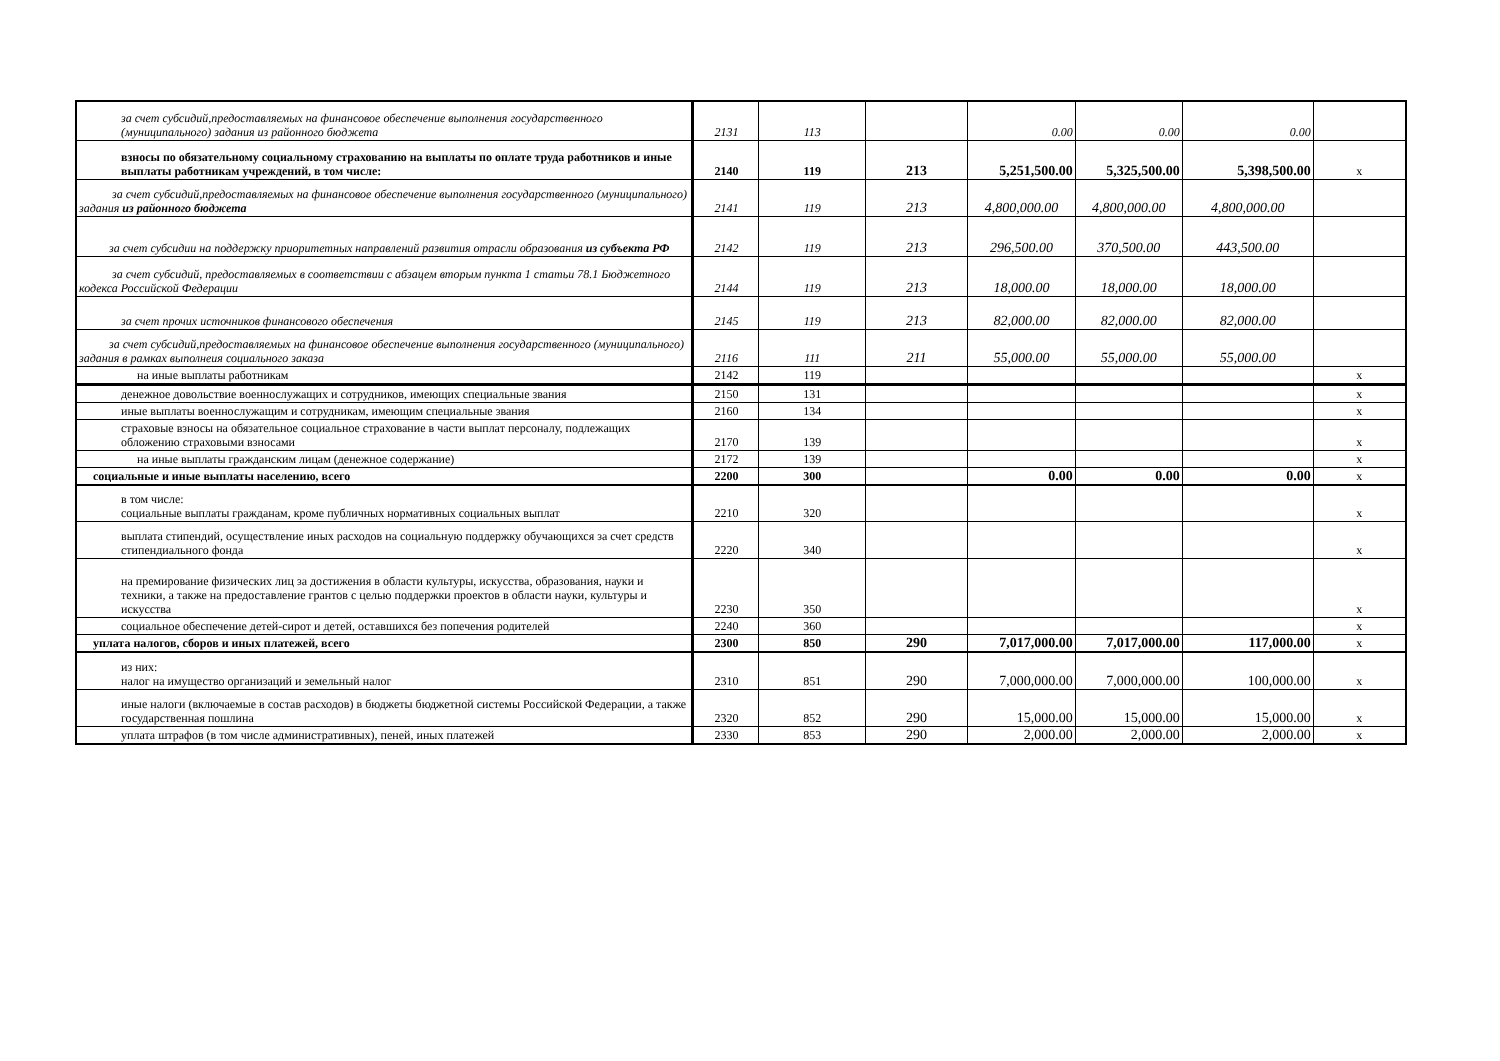| за счет субсидий,предоставляемых на финансовое обеспечение выполнения государственного (муниципального) задания из районного бюджета | 2131 | 113 | | 0.00 | 0.00 | 0.00 | |
| взносы по обязательному социальному страхованию на выплаты по оплате труда работников и иные выплаты работникам учреждений, в том числе: | 2140 | 119 | 213 | 5,251,500.00 | 5,325,500.00 | 5,398,500.00 | x |
| за счет субсидий,предоставляемых на финансовое обеспечение выполнения государственного (муниципального) задания из районного бюджета | 2141 | 119 | 213 | 4,800,000.00 | 4,800,000.00 | 4,800,000.00 | |
| за счет субсидии на поддержку приоритетных направлений развития отрасли образования из субъекта РФ | 2142 | 119 | 213 | 296,500.00 | 370,500.00 | 443,500.00 | |
| за счет субсидий, предоставляемых в соответствии с абзацем вторым пункта 1 статьи 78.1 Бюджетного кодекса Российской Федерации | 2144 | 119 | 213 | 18,000.00 | 18,000.00 | 18,000.00 | |
| за счет прочих источников финансового обеспечения | 2145 | 119 | 213 | 82,000.00 | 82,000.00 | 82,000.00 | |
| за счет субсидий,предоставляемых на финансовое обеспечение выполнения государственного (муниципального) задания в рамках выполнеия социального заказа | 2116 | 111 | 211 | 55,000.00 | 55,000.00 | 55,000.00 | |
| на иные выплаты работникам | 2142 | 119 | | | | | x |
| денежное довольствие военнослужащих и сотрудников, имеющих специальные звания | 2150 | 131 | | | | | x |
| иные выплаты военнослужащим и сотрудникам, имеющим специальные звания | 2160 | 134 | | | | | x |
| страховые взносы на обязательное социальное страхование в части выплат персоналу, подлежащих обложению страховыми взносами | 2170 | 139 | | | | | x |
| на иные выплаты гражданским лицам (денежное содержание) | 2172 | 139 | | | | | x |
| социальные и иные выплаты населению, всего | 2200 | 300 | | 0.00 | 0.00 | 0.00 | x |
| в том числе: социальные выплаты гражданам, кроме публичных нормативных социальных выплат | 2210 | 320 | | | | | x |
| выплата стипендий, осуществление иных расходов на социальную поддержку обучающихся за счет средств стипендиального фонда | 2220 | 340 | | | | | x |
| на премирование физических лиц за достижения в области культуры, искусства, образования, науки и техники, а также на предоставление грантов с целью поддержки проектов в области науки, культуры и искусства | 2230 | 350 | | | | | x |
| социальное обеспечение детей-сирот и детей, оставшихся без попечения родителей | 2240 | 360 | | | | | x |
| уплата налогов, сборов и иных платежей, всего | 2300 | 850 | 290 | 7,017,000.00 | 7,017,000.00 | 117,000.00 | x |
| из них: налог на имущество организаций и земельный налог | 2310 | 851 | 290 | 7,000,000.00 | 7,000,000.00 | 100,000.00 | x |
| иные налоги (включаемые в состав расходов) в бюджеты бюджетной системы Российской Федерации, а также государственная пошлина | 2320 | 852 | 290 | 15,000.00 | 15,000.00 | 15,000.00 | x |
| уплата штрафов (в том числе административных), пеней, иных платежей | 2330 | 853 | 290 | 2,000.00 | 2,000.00 | 2,000.00 | x |